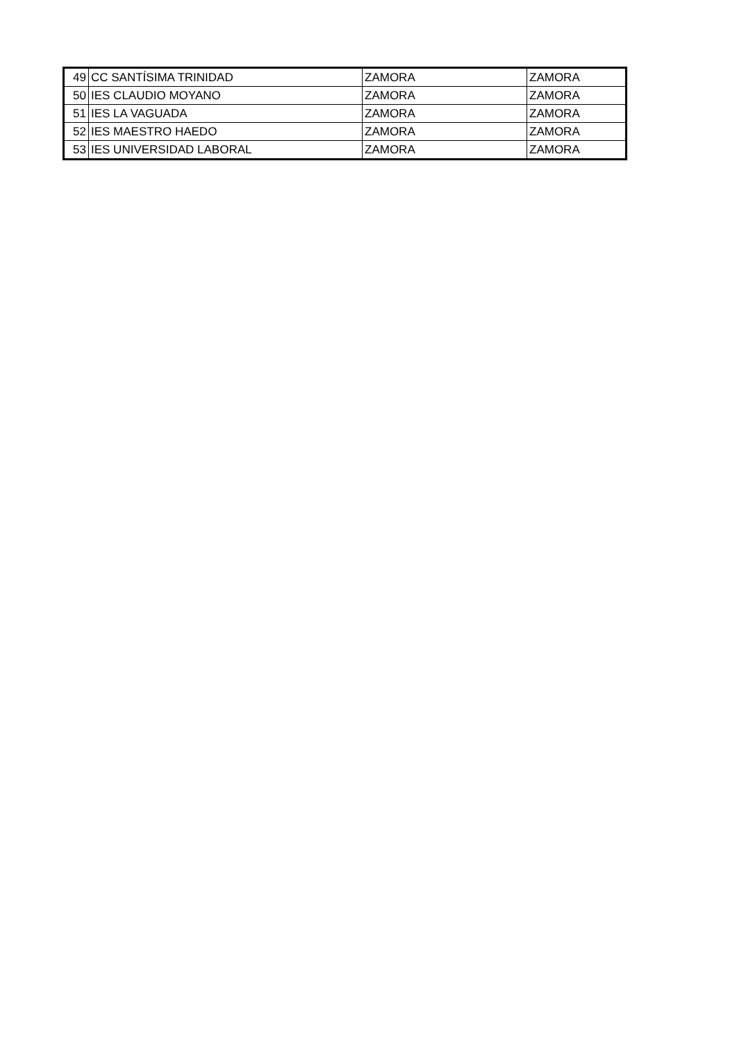| 49 | CC SANTÍSIMA TRINIDAD | ZAMORA | ZAMORA |
| 50 | IES CLAUDIO MOYANO | ZAMORA | ZAMORA |
| 51 | IES LA VAGUADA | ZAMORA | ZAMORA |
| 52 | IES MAESTRO HAEDO | ZAMORA | ZAMORA |
| 53 | IES UNIVERSIDAD LABORAL | ZAMORA | ZAMORA |